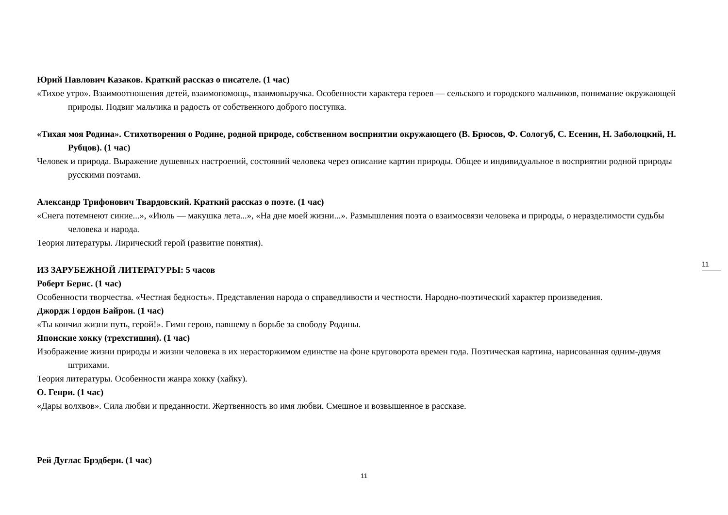11
Юрий Павлович Казаков. Краткий рассказ о писателе. (1 час)
«Тихое утро». Взаимоотношения детей, взаимопомощь, взаимовыручка. Особенности характера героев — сельского и городского мальчиков, понимание окружающей природы. Подвиг мальчика и радость от собственного доброго поступка.
«Тихая моя Родина». Стихотворения о Родине, родной природе, собственном восприятии окружающего (В. Брюсов, Ф. Сологуб, С. Есенин, Н. Заболоцкий, Н. Рубцов). (1 час)
Человек и природа. Выражение душевных настроений, состояний человека через описание картин природы. Общее и индивидуальное в восприятии родной природы русскими поэтами.
Александр Трифонович Твардовский. Краткий рассказ о поэте. (1 час)
«Снега потемнеют синие...», «Июль — макушка лета...», «На дне моей жизни...». Размышления поэта о взаимосвязи человека и природы, о неразделимости судьбы человека и народа.
Теория литературы. Лирический герой (развитие понятия).
ИЗ ЗАРУБЕЖНОЙ ЛИТЕРАТУРЫ: 5 часов
Роберт Бернс. (1 час)
Особенности творчества. «Честная бедность». Представления народа о справедливости и честности. Народно-поэтический характер произведения.
Джордж Гордон Байрон. (1 час)
«Ты кончил жизни путь, герой!». Гимн герою, павшему в борьбе за свободу Родины.
Японские хокку (трехстишия). (1 час)
Изображение жизни природы и жизни человека в их нерасторжимом единстве на фоне круговорота времен года. Поэтическая картина, нарисованная одним-двумя штрихами.
Теория литературы. Особенности жанра хокку (хайку).
О. Генри. (1 час)
«Дары волхвов». Сила любви и преданности. Жертвенность во имя любви. Смешное и возвышенное в рассказе.
Рей Дуглас Брэдбери. (1 час)
11